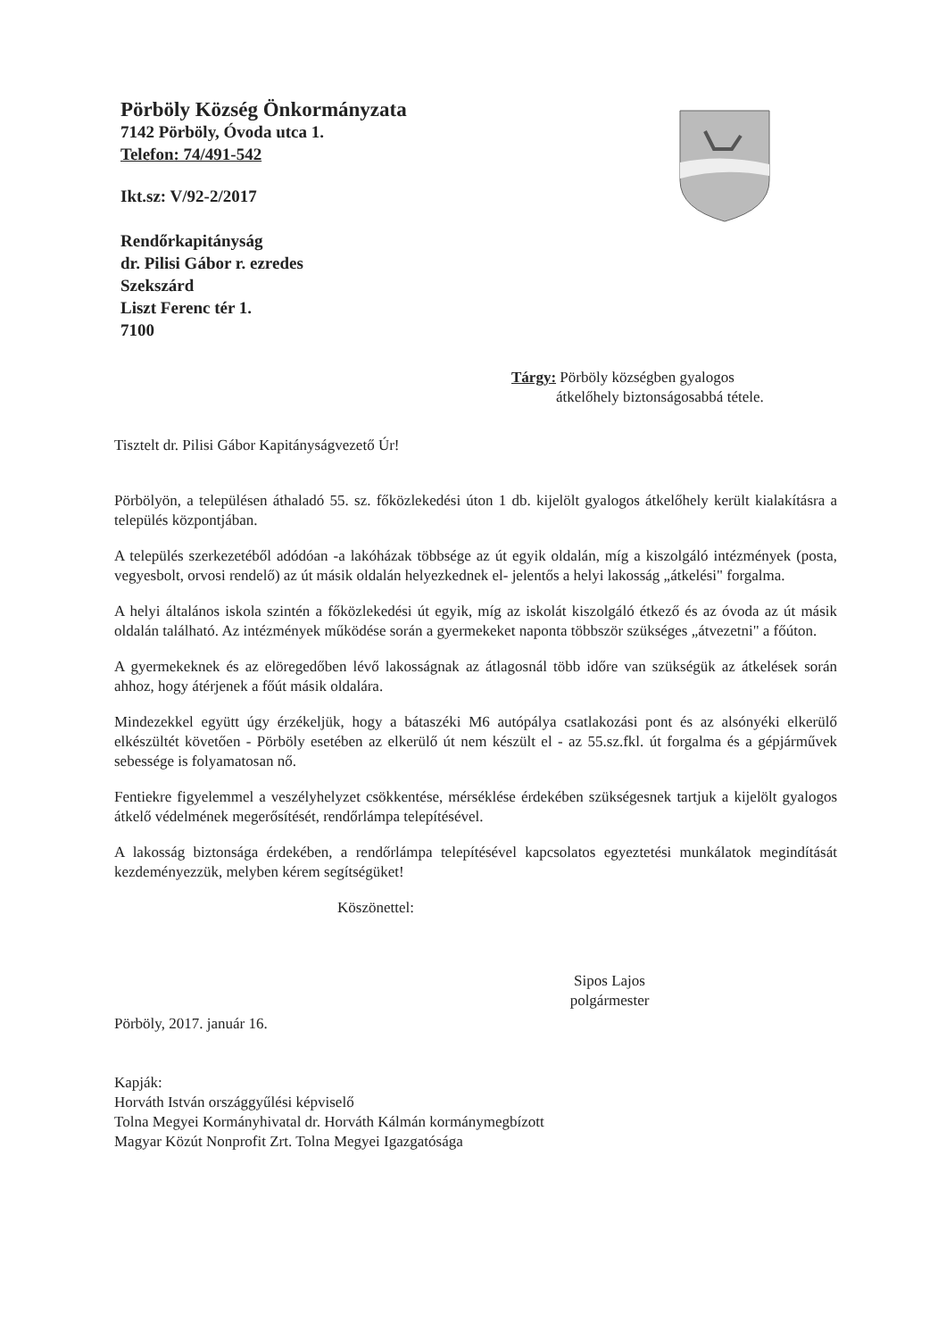Pörböly Község Önkormányzata
7142 Pörböly, Óvoda utca 1.
Telefon: 74/491-542
Ikt.sz: V/92-2/2017
Rendőrkapitányság
dr. Pilisi Gábor r. ezredes
Szekszárd
Liszt Ferenc tér 1.
7100
Tárgy: Pörböly községben gyalogos
átkelőhely biztonságosabbá tétele.
Tisztelt dr. Pilisi Gábor Kapitányságvezető Úr!
Pörbölyön, a településen áthaladó 55. sz. főközlekedési úton 1 db. kijelölt gyalogos átkelőhely került kialakításra a település központjában.
A település szerkezetéből adódóan -a lakóházak többsége az út egyik oldalán, míg a kiszolgáló intézmények (posta, vegyesbolt, orvosi rendelő) az út másik oldalán helyezkednek el- jelentős a helyi lakosság „átkelési" forgalma.
A helyi általános iskola szintén a főközlekedési út egyik, míg az iskolát kiszolgáló étkező és az óvoda az út másik oldalán található. Az intézmények működése során a gyermekeket naponta többször szükséges „átvezetni" a főúton.
A gyermekeknek és az elöregedőben lévő lakosságnak az átlagosnál több időre van szükségük az átkelések során ahhoz, hogy átérjenek a főút másik oldalára.
Mindezekkel együtt úgy érzékeljük, hogy a bátaszéki M6 autópálya csatlakozási pont és az alsónyéki elkerülő elkészültét követően - Pörböly esetében az elkerülő út nem készült el - az 55.sz.fkl. út forgalma és a gépjárművek sebessége is folyamatosan nő.
Fentiekre figyelemmel a veszélyhelyzet csökkentése, mérséklése érdekében szükségesnek tartjuk a kijelölt gyalogos átkelő védelmének megerősítését, rendőrlámpa telepítésével.
A lakosság biztonsága érdekében, a rendőrlámpa telepítésével kapcsolatos egyeztetési munkálatok megindítását kezdeményezzük, melyben kérem segítségüket!
Köszönettel:
Sipos Lajos
polgármester
Pörböly, 2017. január 16.
Kapják:
Horváth István országgyűlési képviselő
Tolna Megyei Kormányhivatal dr. Horváth Kálmán kormánymegbízott
Magyar Közút Nonprofit Zrt. Tolna Megyei Igazgatósága